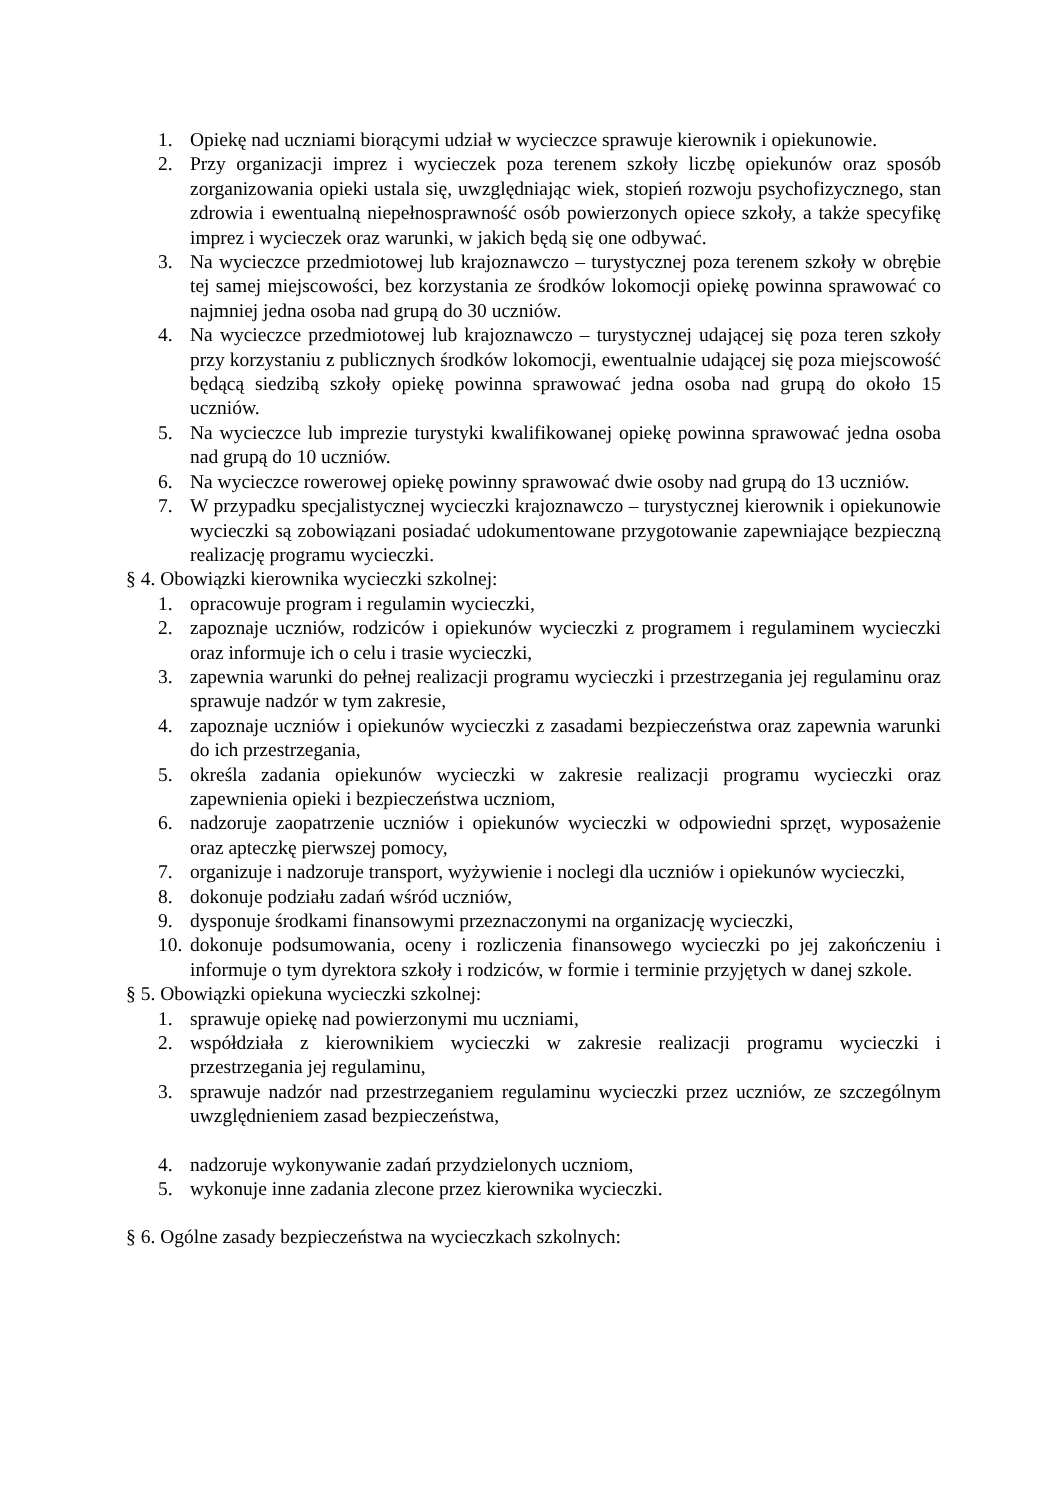1. Opiekę nad uczniami biorącymi udział w wycieczce sprawuje kierownik i opiekunowie.
2. Przy organizacji imprez i wycieczek poza terenem szkoły liczbę opiekunów oraz sposób zorganizowania opieki ustala się, uwzględniając wiek, stopień rozwoju psychofizycznego, stan zdrowia i ewentualną niepełnosprawność osób powierzonych opiece szkoły, a także specyfikę imprez i wycieczek oraz warunki, w jakich będą się one odbywać.
3. Na wycieczce przedmiotowej lub krajoznawczo – turystycznej poza terenem szkoły w obrębie tej samej miejscowości, bez korzystania ze środków lokomocji opiekę powinna sprawować co najmniej jedna osoba nad grupą do 30 uczniów.
4. Na wycieczce przedmiotowej lub krajoznawczo – turystycznej udającej się poza teren szkoły przy korzystaniu z publicznych środków lokomocji, ewentualnie udającej się poza miejscowość będącą siedzibą szkoły opiekę powinna sprawować jedna osoba nad grupą do około 15 uczniów.
5. Na wycieczce lub imprezie turystyki kwalifikowanej opiekę powinna sprawować jedna osoba nad grupą do 10 uczniów.
6. Na wycieczce rowerowej opiekę powinny sprawować dwie osoby nad grupą do 13 uczniów.
7. W przypadku specjalistycznej wycieczki krajoznawczo – turystycznej kierownik i opiekunowie wycieczki są zobowiązani posiadać udokumentowane przygotowanie zapewniające bezpieczną realizację programu wycieczki.
§ 4. Obowiązki kierownika wycieczki szkolnej:
1. opracowuje program i regulamin wycieczki,
2. zapoznaje uczniów, rodziców i opiekunów wycieczki z programem i regulaminem wycieczki oraz informuje ich o celu i trasie wycieczki,
3. zapewnia warunki do pełnej realizacji programu wycieczki i przestrzegania jej regulaminu oraz sprawuje nadzór w tym zakresie,
4. zapoznaje uczniów i opiekunów wycieczki z zasadami bezpieczeństwa oraz zapewnia warunki do ich przestrzegania,
5. określa zadania opiekunów wycieczki w zakresie realizacji programu wycieczki oraz zapewnienia opieki i bezpieczeństwa uczniom,
6. nadzoruje zaopatrzenie uczniów i opiekunów wycieczki w odpowiedni sprzęt, wyposażenie oraz apteczkę pierwszej pomocy,
7. organizuje i nadzoruje transport, wyżywienie i noclegi dla uczniów i opiekunów wycieczki,
8. dokonuje podziału zadań wśród uczniów,
9. dysponuje środkami finansowymi przeznaczonymi na organizację wycieczki,
10. dokonuje podsumowania, oceny i rozliczenia finansowego wycieczki po jej zakończeniu i informuje o tym dyrektora szkoły i rodziców, w formie i terminie przyjętych w danej szkole.
§ 5. Obowiązki opiekuna wycieczki szkolnej:
1. sprawuje opiekę nad powierzonymi mu uczniami,
2. współdziała z kierownikiem wycieczki w zakresie realizacji programu wycieczki i przestrzegania jej regulaminu,
3. sprawuje nadzór nad przestrzeganiem regulaminu wycieczki przez uczniów, ze szczególnym uwzględnieniem zasad bezpieczeństwa,
4. nadzoruje wykonywanie zadań przydzielonych uczniom,
5. wykonuje inne zadania zlecone przez kierownika wycieczki.
§ 6. Ogólne zasady bezpieczeństwa na wycieczkach szkolnych: